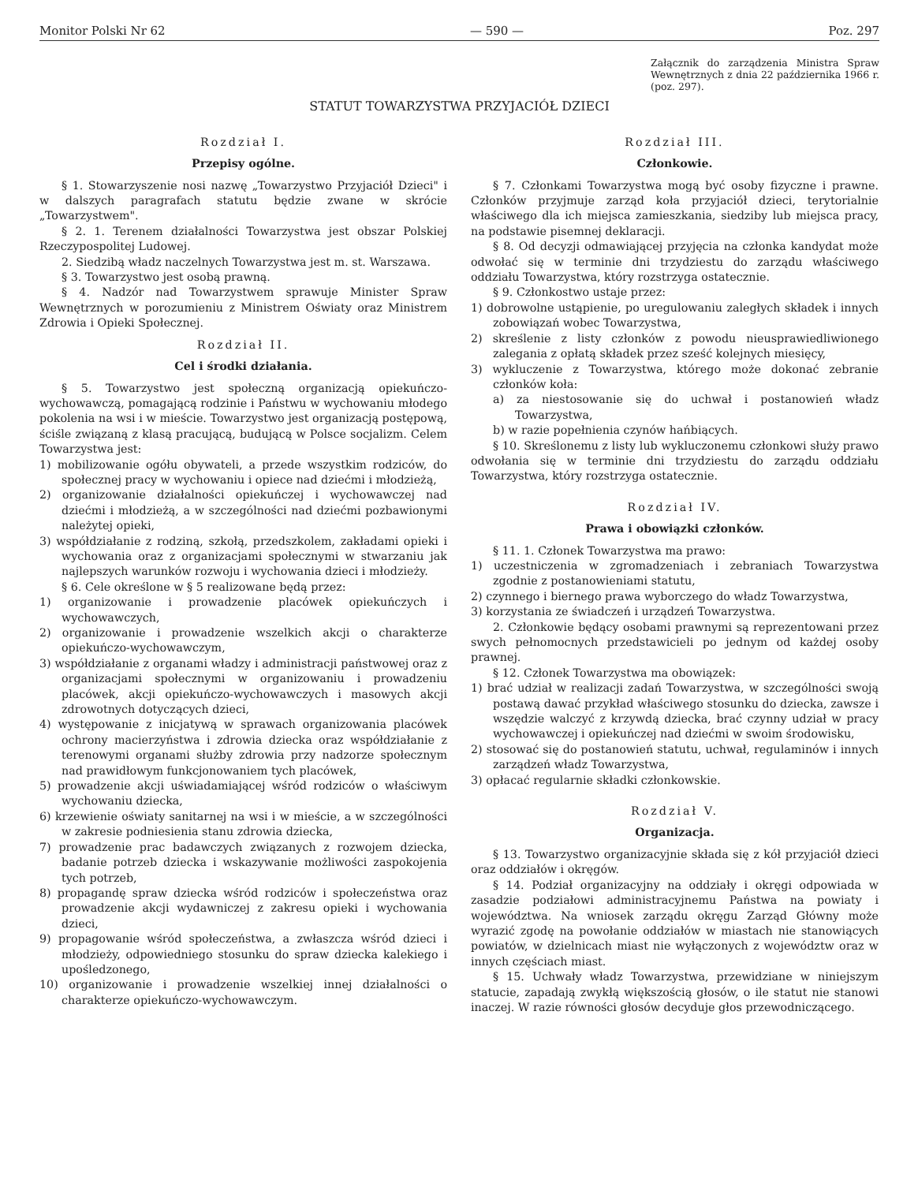Monitor Polski Nr 62 — 590 — Poz. 297
Załącznik do zarządzenia Ministra Spraw Wewnętrznych z dnia 22 października 1966 r. (poz. 297).
STATUT TOWARZYSTWA PRZYJACIÓŁ DZIECI
Rozdział I.
Przepisy ogólne.
§ 1. Stowarzyszenie nosi nazwę „Towarzystwo Przyjaciół Dzieci" i w dalszych paragrafach statutu będzie zwane w skrócie „Towarzystwem".
§ 2. 1. Terenem działalności Towarzystwa jest obszar Polskiej Rzeczypospolitej Ludowej.
2. Siedzibą władz naczelnych Towarzystwa jest m. st. Warszawa.
§ 3. Towarzystwo jest osobą prawną.
§ 4. Nadzór nad Towarzystwem sprawuje Minister Spraw Wewnętrznych w porozumieniu z Ministrem Oświaty oraz Ministrem Zdrowia i Opieki Społecznej.
Rozdział II.
Cel i środki działania.
§ 5. Towarzystwo jest społeczną organizacją opiekuńczo-wychowawczą, pomagającą rodzinie i Państwu w wychowaniu młodego pokolenia na wsi i w mieście. Towarzystwo jest organizacją postępową, ściśle związaną z klasą pracującą, budującą w Polsce socjalizm. Celem Towarzystwa jest:
1) mobilizowanie ogółu obywateli, a przede wszystkim rodziców, do społecznej pracy w wychowaniu i opiece nad dziećmi i młodzieżą,
2) organizowanie działalności opiekuńczej i wychowawczej nad dziećmi i młodzieżą, a w szczególności nad dziećmi pozbawionymi należytej opieki,
3) współdziałanie z rodziną, szkołą, przedszkolem, zakładami opieki i wychowania oraz z organizacjami społecznymi w stwarzaniu jak najlepszych warunków rozwoju i wychowania dzieci i młodzieży.
§ 6. Cele określone w § 5 realizowane będą przez:
1) organizowanie i prowadzenie placówek opiekuńczych i wychowawczych,
2) organizowanie i prowadzenie wszelkich akcji o charakterze opiekuńczo-wychowawczym,
3) współdziałanie z organami władzy i administracji państwowej oraz z organizacjami społecznymi w organizowaniu i prowadzeniu placówek, akcji opiekuńczo-wychowawczych i masowych akcji zdrowotnych dotyczących dzieci,
4) występowanie z inicjatywą w sprawach organizowania placówek ochrony macierzyństwa i zdrowia dziecka oraz współdziałanie z terenowymi organami służby zdrowia przy nadzorze społecznym nad prawidłowym funkcjonowaniem tych placówek,
5) prowadzenie akcji uświadamiającej wśród rodziców o właściwym wychowaniu dziecka,
6) krzewienie oświaty sanitarnej na wsi i w mieście, a w szczególności w zakresie podniesienia stanu zdrowia dziecka,
7) prowadzenie prac badawczych związanych z rozwojem dziecka, badanie potrzeb dziecka i wskazywanie możliwości zaspokojenia tych potrzeb,
8) propagandę spraw dziecka wśród rodziców i społeczeństwa oraz prowadzenie akcji wydawniczej z zakresu opieki i wychowania dzieci,
9) propagowanie wśród społeczeństwa, a zwłaszcza wśród dzieci i młodzieży, odpowiedniego stosunku do spraw dziecka kalekiego i upośledzonego,
10) organizowanie i prowadzenie wszelkiej innej działalności o charakterze opiekuńczo-wychowawczym.
Rozdział III.
Członkowie.
§ 7. Członkami Towarzystwa mogą być osoby fizyczne i prawne. Członków przyjmuje zarząd koła przyjaciół dzieci, terytorialnie właściwego dla ich miejsca zamieszkania, siedziby lub miejsca pracy, na podstawie pisemnej deklaracji.
§ 8. Od decyzji odmawiającej przyjęcia na członka kandydat może odwołać się w terminie dni trzydziestu do zarządu właściwego oddziału Towarzystwa, który rozstrzyga ostatecznie.
§ 9. Członkostwo ustaje przez:
1) dobrowolne ustąpienie, po uregulowaniu zaległych składek i innych zobowiązań wobec Towarzystwa,
2) skreślenie z listy członków z powodu nieusprawiedliwionego zalegania z opłatą składek przez sześć kolejnych miesięcy,
3) wykluczenie z Towarzystwa, którego może dokonać zebranie członków koła:
a) za niestosowanie się do uchwał i postanowień władz Towarzystwa,
b) w razie popełnienia czynów hańbiących.
§ 10. Skreślonemu z listy lub wykluczonemu członkowi służy prawo odwołania się w terminie dni trzydziestu do zarządu oddziału Towarzystwa, który rozstrzyga ostatecznie.
Rozdział IV.
Prawa i obowiązki członków.
§ 11. 1. Członek Towarzystwa ma prawo:
1) uczestniczenia w zgromadzeniach i zebraniach Towarzystwa zgodnie z postanowieniami statutu,
2) czynnego i biernego prawa wyborczego do władz Towarzystwa,
3) korzystania ze świadczeń i urządzeń Towarzystwa.
2. Członkowie będący osobami prawnymi są reprezentowani przez swych pełnomocnych przedstawicieli po jednym od każdej osoby prawnej.
§ 12. Członek Towarzystwa ma obowiązek:
1) brać udział w realizacji zadań Towarzystwa, w szczególności swoją postawą dawać przykład właściwego stosunku do dziecka, zawsze i wszędzie walczyć z krzywdą dziecka, brać czynny udział w pracy wychowawczej i opiekuńczej nad dziećmi w swoim środowisku,
2) stosować się do postanowień statutu, uchwał, regulaminów i innych zarządzeń władz Towarzystwa,
3) opłacać regularnie składki członkowskie.
Rozdział V.
Organizacja.
§ 13. Towarzystwo organizacyjnie składa się z kół przyjaciół dzieci oraz oddziałów i okręgów.
§ 14. Podział organizacyjny na oddziały i okręgi odpowiada w zasadzie podziałowi administracyjnemu Państwa na powiaty i województwa. Na wniosek zarządu okręgu Zarząd Główny może wyrazić zgodę na powołanie oddziałów w miastach nie stanowiących powiatów, w dzielnicach miast nie wyłączonych z województw oraz w innych częściach miast.
§ 15. Uchwały władz Towarzystwa, przewidziane w niniejszym statucie, zapadają zwykłą większością głosów, o ile statut nie stanowi inaczej. W razie równości głosów decyduje głos przewodniczącego.